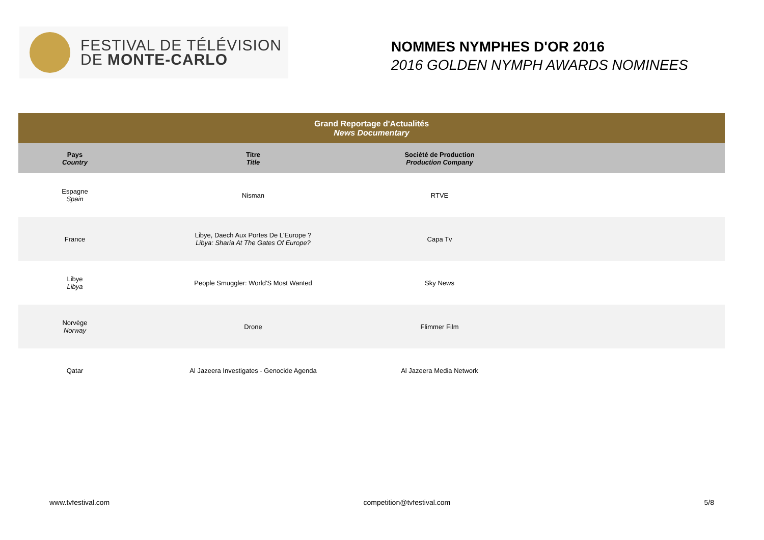FESTIVAL DE TÉLÉVISION
DE MONTE-CARLO
NOMMES NYMPHES D'OR 2016
2016 GOLDEN NYMPH AWARDS NOMINEES
| Grand Reportage d'Actualités News Documentary | | | |
| --- | --- | --- | --- |
| Pays Country | Titre Title | Société de Production Production Company | |
| Espagne Spain | Nisman | RTVE | |
| France | Libye, Daech Aux Portes De L'Europe ? Libya: Sharia At The Gates Of Europe? | Capa Tv | |
| Libye Libya | People Smuggler: World'S Most Wanted | Sky News | |
| Norvège Norway | Drone | Flimmer Film | |
| Qatar | Al Jazeera Investigates - Genocide Agenda | Al Jazeera Media Network | |
www.tvfestival.com competition@tvfestival.com 5/8